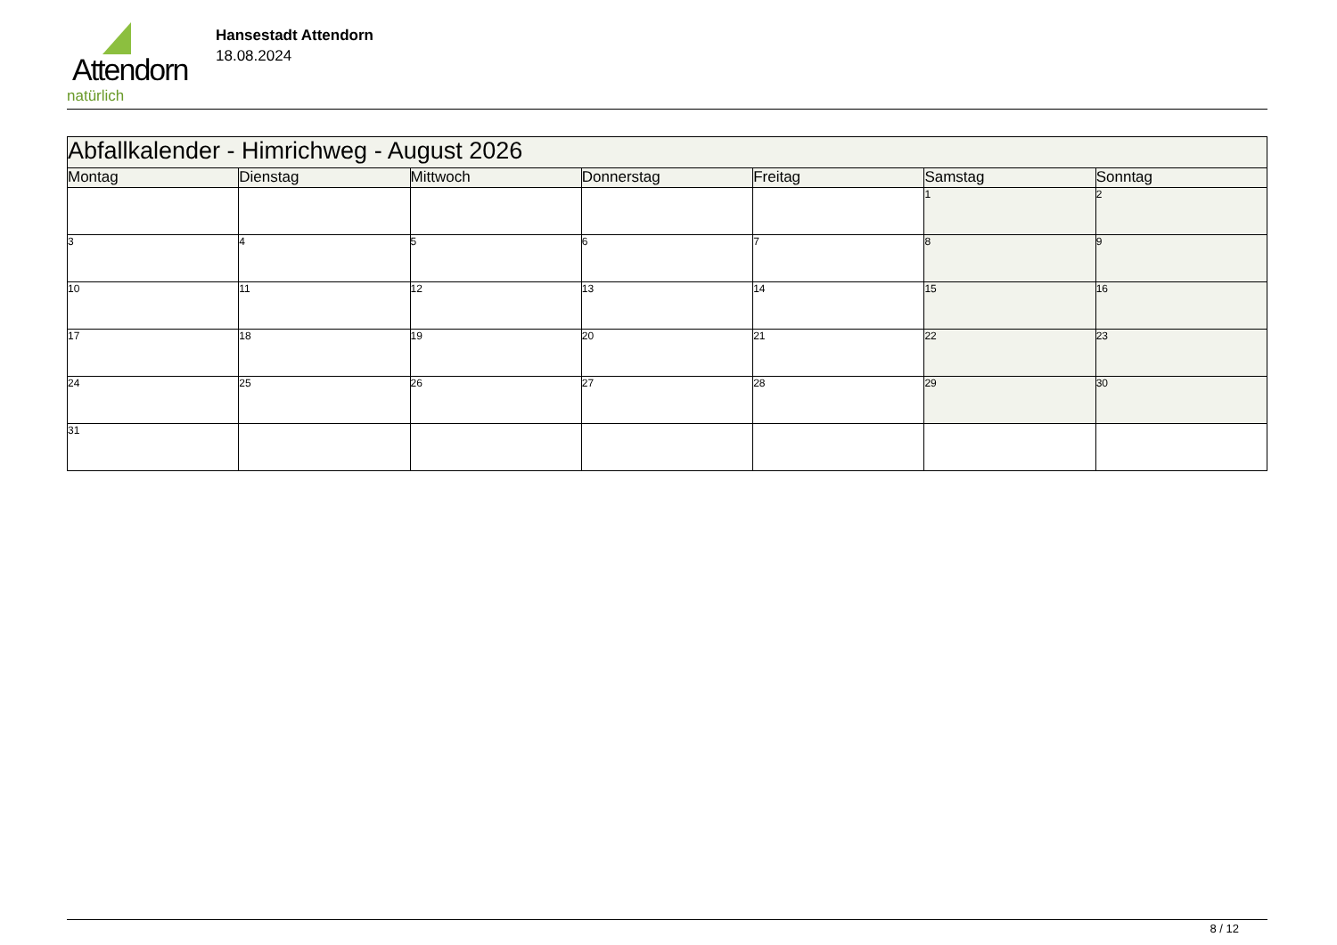Attendorn
natürlich
Hansestadt Attendorn
18.08.2024
| Abfallkalender - Himrichweg - August 2026 | | | | | | |
| --- | --- | --- | --- | --- | --- | --- |
| Montag | Dienstag | Mittwoch | Donnerstag | Freitag | Samstag | Sonntag |
| | | | | | 1 | 2 |
| 3 | 4 | 5 | 6 | 7 | 8 | 9 |
| 10 | 11 | 12 | 13 | 14 | 15 | 16 |
| 17 | 18 | 19 | 20 | 21 | 22 | 23 |
| 24 | 25 | 26 | 27 | 28 | 29 | 30 |
| 31 | | | | | | |
8 / 12